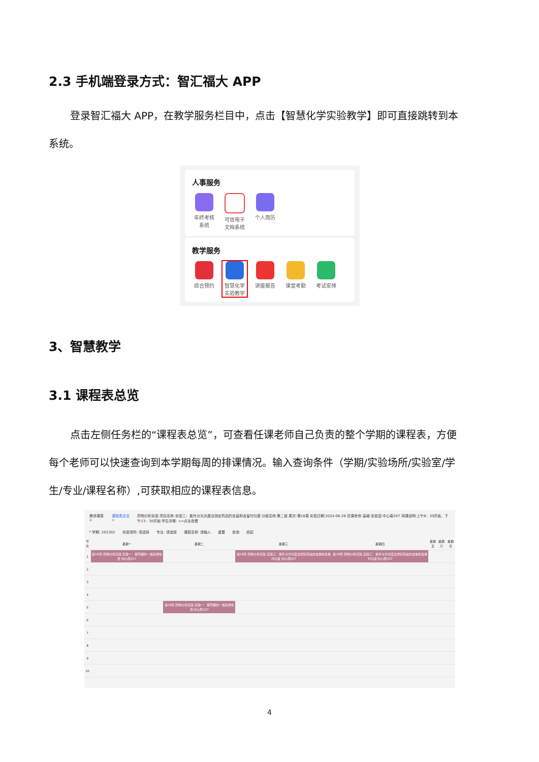2.3 手机端登录方式：智汇福大 APP
登录智汇福大 APP，在教学服务栏目中，点击【智慧化学实验教学】即可直接跳转到本
系统。
人事服务
年终考核系统
可信电子文档系统
个人简历
教学服务
综合预约 智慧化学实验教学
讲座报告 课堂考勤 考试安排
3、智慧教学
3.1 课程表总览
点击左侧任务栏的“课程表总览”，可查看任课老师自己负责的整个学期的课程表，方便
每个老师可以快速查询到本学期每周的排课情况。输入查询条件（学期/实验场所/实验室/学
生/专业/课程名称）,可获取相应的课程表信息。
教师课表 × 课程表总览 × 药物分析实验 项目名称:实验三：紫外分光光度法测定药品的含量和含量均匀度 分组名称:第二组 周次:第18周 实验日期:2024-06-26 任课老师:高瑜 实验室:中心南207 排课说明:上午8：30开始，下午13：30开始 学生详情: >>点击查看
* 学期: 202302 实验场所: 请选择 专业: 请选择 课程名称: 请输入 重置 查询 收起
| 节次 | 星期一 | 星期二 | 星期三 | 星期四 | 星期五 | 星期六 | 星期日 |
| --- | --- | --- | --- | --- | --- | --- | --- |
| 1 | 第18周 药物分析实验 实验一：葡萄糖的一般杂质检查 中心南207 | | 第18周 药物分析实验 实验三：紫外分光光度法测定药品的含量和含量均匀度 中心南207 | 第18周 药物分析实验 实验三：紫外分光光度法测定药品的含量和含量均匀度 中心南207 | | | |
| 2 | | | | | | | |
| 3 | | | | | | | |
| 4 | | | | | | | |
| 5 | | 第18周 药物分析实验 实验一：葡萄糖的一般杂质检查 中心南207 | | | | | |
| 6 | | | | | | | |
| 7 | | | | | | | |
| 8 | | | | | | | |
| 9 | | | | | | | |
| 10 | | | | | | | |
4